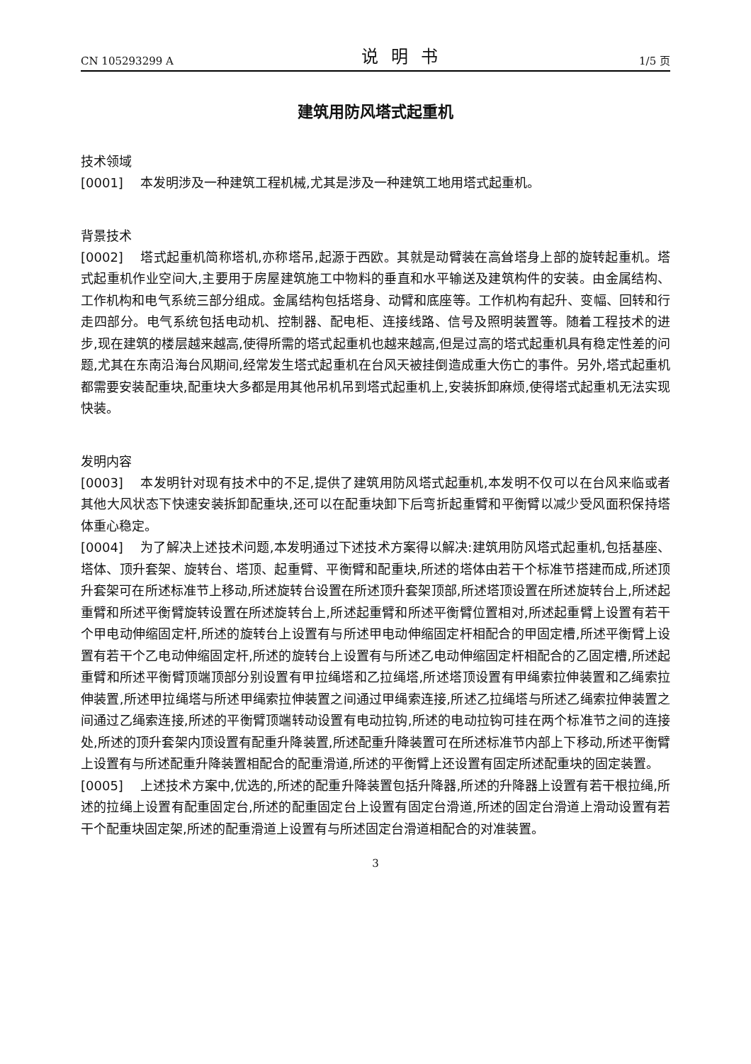CN 105293299 A 说明书 1/5 页
建筑用防风塔式起重机
技术领域
[0001] 本发明涉及一种建筑工程机械,尤其是涉及一种建筑工地用塔式起重机。
背景技术
[0002] 塔式起重机简称塔机,亦称塔吊,起源于西欧。其就是动臂装在高耸塔身上部的旋转起重机。塔式起重机作业空间大,主要用于房屋建筑施工中物料的垂直和水平输送及建筑构件的安装。由金属结构、工作机构和电气系统三部分组成。金属结构包括塔身、动臂和底座等。工作机构有起升、变幅、回转和行走四部分。电气系统包括电动机、控制器、配电柜、连接线路、信号及照明装置等。随着工程技术的进步,现在建筑的楼层越来越高,使得所需的塔式起重机也越来越高,但是过高的塔式起重机具有稳定性差的问题,尤其在东南沿海台风期间,经常发生塔式起重机在台风天被挂倒造成重大伤亡的事件。另外,塔式起重机都需要安装配重块,配重块大多都是用其他吊机吊到塔式起重机上,安装拆卸麻烦,使得塔式起重机无法实现快装。
发明内容
[0003] 本发明针对现有技术中的不足,提供了建筑用防风塔式起重机,本发明不仅可以在台风来临或者其他大风状态下快速安装拆卸配重块,还可以在配重块卸下后弯折起重臂和平衡臂以减少受风面积保持塔体重心稳定。
[0004] 为了解决上述技术问题,本发明通过下述技术方案得以解决:建筑用防风塔式起重机,包括基座、塔体、顶升套架、旋转台、塔顶、起重臂、平衡臂和配重块,所述的塔体由若干个标准节搭建而成,所述顶升套架可在所述标准节上移动,所述旋转台设置在所述顶升套架顶部,所述塔顶设置在所述旋转台上,所述起重臂和所述平衡臂旋转设置在所述旋转台上,所述起重臂和所述平衡臂位置相对,所述起重臂上设置有若干个甲电动伸缩固定杆,所述的旋转台上设置有与所述甲电动伸缩固定杆相配合的甲固定槽,所述平衡臂上设置有若干个乙电动伸缩固定杆,所述的旋转台上设置有与所述乙电动伸缩固定杆相配合的乙固定槽,所述起重臂和所述平衡臂顶端顶部分别设置有甲拉绳塔和乙拉绳塔,所述塔顶设置有甲绳索拉伸装置和乙绳索拉伸装置,所述甲拉绳塔与所述甲绳索拉伸装置之间通过甲绳索连接,所述乙拉绳塔与所述乙绳索拉伸装置之间通过乙绳索连接,所述的平衡臂顶端转动设置有电动拉钩,所述的电动拉钩可挂在两个标准节之间的连接处,所述的顶升套架内顶设置有配重升降装置,所述配重升降装置可在所述标准节内部上下移动,所述平衡臂上设置有与所述配重升降装置相配合的配重滑道,所述的平衡臂上还设置有固定所述配重块的固定装置。
[0005] 上述技术方案中,优选的,所述的配重升降装置包括升降器,所述的升降器上设置有若干根拉绳,所述的拉绳上设置有配重固定台,所述的配重固定台上设置有固定台滑道,所述的固定台滑道上滑动设置有若干个配重块固定架,所述的配重滑道上设置有与所述固定台滑道相配合的对准装置。
3